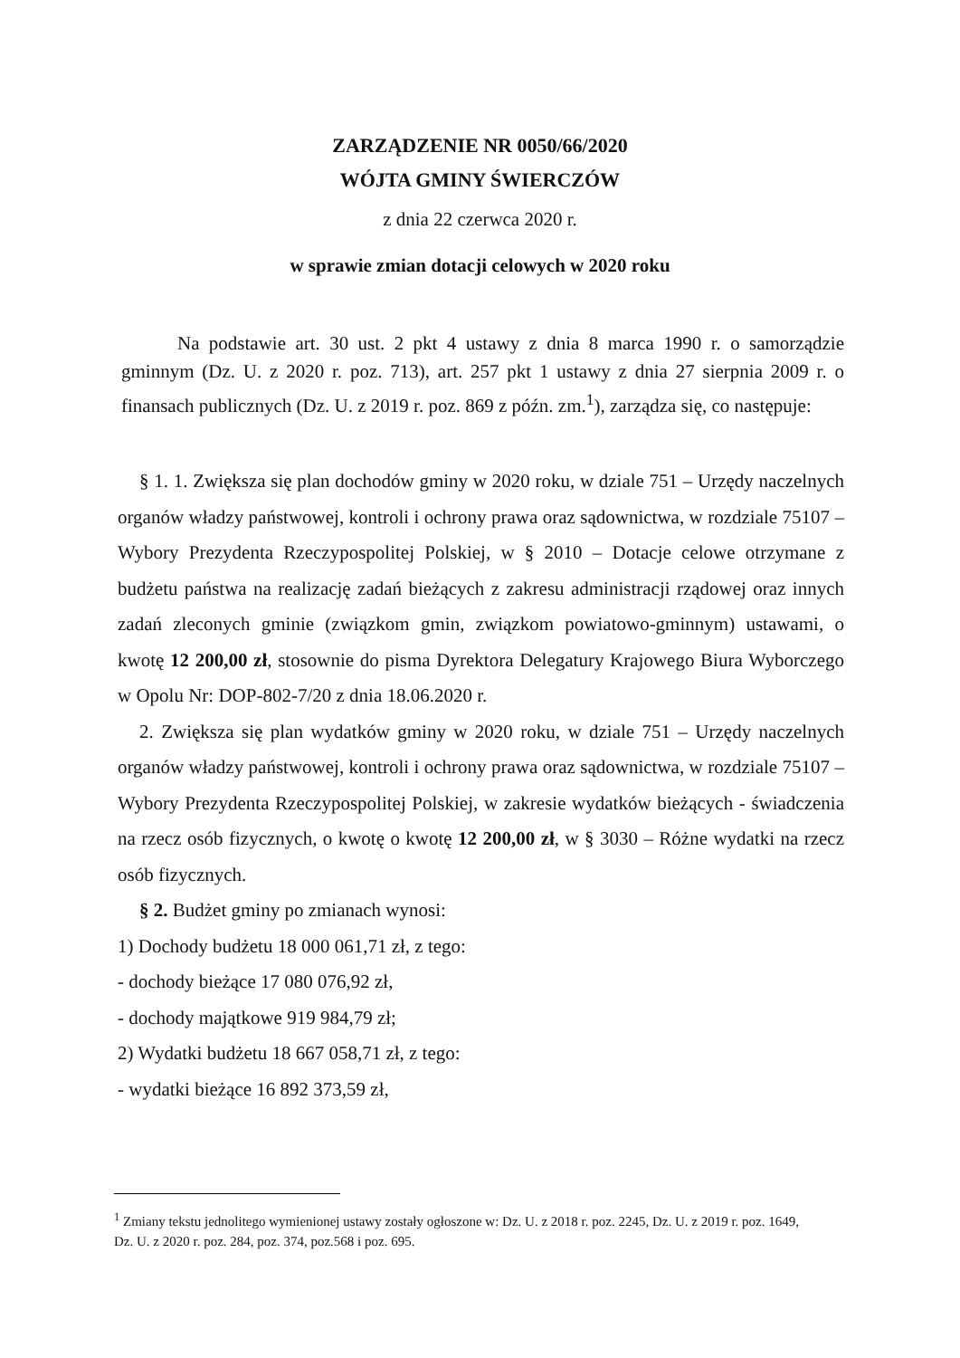ZARZĄDZENIE NR 0050/66/2020
WÓJTA GMINY ŚWIERCZÓW
z dnia 22 czerwca 2020 r.
w sprawie zmian dotacji celowych w 2020 roku
Na podstawie art. 30 ust. 2 pkt 4 ustawy z dnia 8 marca 1990 r. o samorządzie gminnym (Dz. U. z 2020 r. poz. 713), art. 257 pkt 1 ustawy z dnia 27 sierpnia 2009 r. o finansach publicznych (Dz. U. z 2019 r. poz. 869 z późn. zm.<sup>1</sup>), zarządza się, co następuje:
§ 1. 1. Zwiększa się plan dochodów gminy w 2020 roku, w dziale 751 – Urzędy naczelnych organów władzy państwowej, kontroli i ochrony prawa oraz sądownictwa, w rozdziale 75107 – Wybory Prezydenta Rzeczypospolitej Polskiej, w § 2010 – Dotacje celowe otrzymane z budżetu państwa na realizację zadań bieżących z zakresu administracji rządowej oraz innych zadań zleconych gminie (związkom gmin, związkom powiatowo-gminnym) ustawami, o kwotę 12 200,00 zł, stosownie do pisma Dyrektora Delegatury Krajowego Biura Wyborczego w Opolu Nr: DOP-802-7/20 z dnia 18.06.2020 r.
2. Zwiększa się plan wydatków gminy w 2020 roku, w dziale 751 – Urzędy naczelnych organów władzy państwowej, kontroli i ochrony prawa oraz sądownictwa, w rozdziale 75107 – Wybory Prezydenta Rzeczypospolitej Polskiej, w zakresie wydatków bieżących - świadczenia na rzecz osób fizycznych, o kwotę o kwotę 12 200,00 zł, w § 3030 – Różne wydatki na rzecz osób fizycznych.
§ 2. Budżet gminy po zmianach wynosi:
1) Dochody budżetu 18 000 061,71 zł, z tego:
- dochody bieżące 17 080 076,92 zł,
- dochody majątkowe 919 984,79 zł;
2) Wydatki budżetu 18 667 058,71 zł, z tego:
- wydatki bieżące 16 892 373,59 zł,
<sup>1</sup> Zmiany tekstu jednolitego wymienionej ustawy zostały ogłoszone w: Dz. U. z 2018 r. poz. 2245, Dz. U. z 2019 r. poz. 1649, Dz. U. z 2020 r. poz. 284, poz. 374, poz.568 i poz. 695.